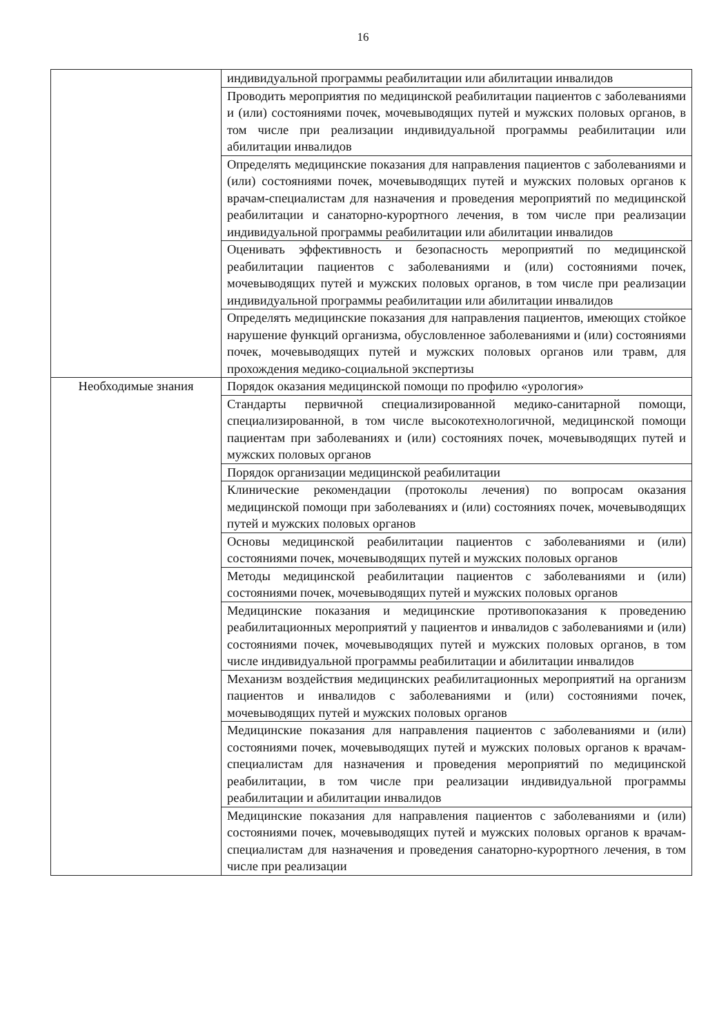16
| | индивидуальной программы реабилитации или абилитации инвалидов |
| | Проводить мероприятия по медицинской реабилитации пациентов с заболеваниями и (или) состояниями почек, мочевыводящих путей и мужских половых органов, в том числе при реализации индивидуальной программы реабилитации или абилитации инвалидов |
| | Определять медицинские показания для направления пациентов с заболеваниями и (или) состояниями почек, мочевыводящих путей и мужских половых органов к врачам-специалистам для назначения и проведения мероприятий по медицинской реабилитации и санаторно-курортного лечения, в том числе при реализации индивидуальной программы реабилитации или абилитации инвалидов |
| | Оценивать эффективность и безопасность мероприятий по медицинской реабилитации пациентов с заболеваниями и (или) состояниями почек, мочевыводящих путей и мужских половых органов, в том числе при реализации индивидуальной программы реабилитации или абилитации инвалидов |
| | Определять медицинские показания для направления пациентов, имеющих стойкое нарушение функций организма, обусловленное заболеваниями и (или) состояниями почек, мочевыводящих путей и мужских половых органов или травм, для прохождения медико-социальной экспертизы |
| Необходимые знания | Порядок оказания медицинской помощи по профилю «урология» |
| | Стандарты первичной специализированной медико-санитарной помощи, специализированной, в том числе высокотехнологичной, медицинской помощи пациентам при заболеваниях и (или) состояниях почек, мочевыводящих путей и мужских половых органов |
| | Порядок организации медицинской реабилитации |
| | Клинические рекомендации (протоколы лечения) по вопросам оказания медицинской помощи при заболеваниях и (или) состояниях почек, мочевыводящих путей и мужских половых органов |
| | Основы медицинской реабилитации пациентов с заболеваниями и (или) состояниями почек, мочевыводящих путей и мужских половых органов |
| | Методы медицинской реабилитации пациентов с заболеваниями и (или) состояниями почек, мочевыводящих путей и мужских половых органов |
| | Медицинские показания и медицинские противопоказания к проведению реабилитационных мероприятий у пациентов и инвалидов с заболеваниями и (или) состояниями почек, мочевыводящих путей и мужских половых органов, в том числе индивидуальной программы реабилитации и абилитации инвалидов |
| | Механизм воздействия медицинских реабилитационных мероприятий на организм пациентов и инвалидов с заболеваниями и (или) состояниями почек, мочевыводящих путей и мужских половых органов |
| | Медицинские показания для направления пациентов с заболеваниями и (или) состояниями почек, мочевыводящих путей и мужских половых органов к врачам-специалистам для назначения и проведения мероприятий по медицинской реабилитации, в том числе при реализации индивидуальной программы реабилитации и абилитации инвалидов |
| | Медицинские показания для направления пациентов с заболеваниями и (или) состояниями почек, мочевыводящих путей и мужских половых органов к врачам-специалистам для назначения и проведения санаторно-курортного лечения, в том числе при реализации |